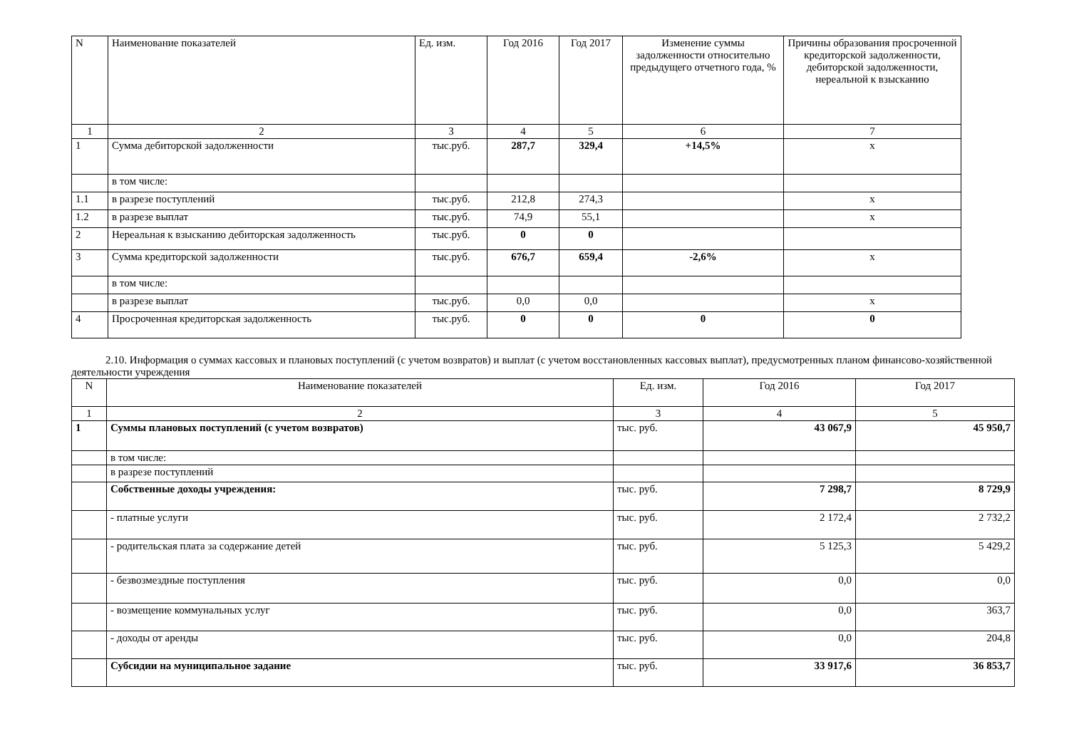| N | Наименование показателей | Ед. изм. | Год 2016 | Год 2017 | Изменение суммы задолженности относительно предыдущего отчетного года, % | Причины образования просроченной кредиторской задолженности, дебиторской задолженности, нереальной к взысканию |
| --- | --- | --- | --- | --- | --- | --- |
| 1 | 2 | 3 | 4 | 5 | 6 | 7 |
| 1 | Сумма дебиторской задолженности | тыс.руб. | 287,7 | 329,4 | +14,5% | х |
| | в том числе: | | | | | |
| 1.1 | в разрезе поступлений | тыс.руб. | 212,8 | 274,3 | | х |
| 1.2 | в разрезе выплат | тыс.руб. | 74,9 | 55,1 | | х |
| 2 | Нереальная к взысканию дебиторская задолженность | тыс.руб. | 0 | 0 | | |
| 3 | Сумма кредиторской задолженности | тыс.руб. | 676,7 | 659,4 | -2,6% | х |
| | в том числе: | | | | | |
| | в разрезе выплат | тыс.руб. | 0,0 | 0,0 | | х |
| 4 | Просроченная кредиторская задолженность | тыс.руб. | 0 | 0 | 0 | 0 |
2.10. Информация о суммах кассовых и плановых поступлений (с учетом возвратов) и выплат (с учетом восстановленных кассовых выплат), предусмотренных планом финансово-хозяйственной деятельности учреждения
| N | Наименование показателей | Ед. изм. | Год 2016 | Год 2017 |
| --- | --- | --- | --- | --- |
| 1 | 2 | 3 | 4 | 5 |
| 1 | Суммы плановых поступлений (с учетом возвратов) | тыс. руб. | 43 067,9 | 45 950,7 |
| | в том числе: | | | |
| | в разрезе поступлений | | | |
| | Собственные доходы учреждения: | тыс. руб. | 7 298,7 | 8 729,9 |
| | - платные услуги | тыс. руб. | 2 172,4 | 2 732,2 |
| | - родительская плата за содержание детей | тыс. руб. | 5 125,3 | 5 429,2 |
| | - безвозмездные поступления | тыс. руб. | 0,0 | 0,0 |
| | - возмещение коммунальных услуг | тыс. руб. | 0,0 | 363,7 |
| | - доходы от аренды | тыс. руб. | 0,0 | 204,8 |
| | Субсидии на муниципальное задание | тыс. руб. | 33 917,6 | 36 853,7 |